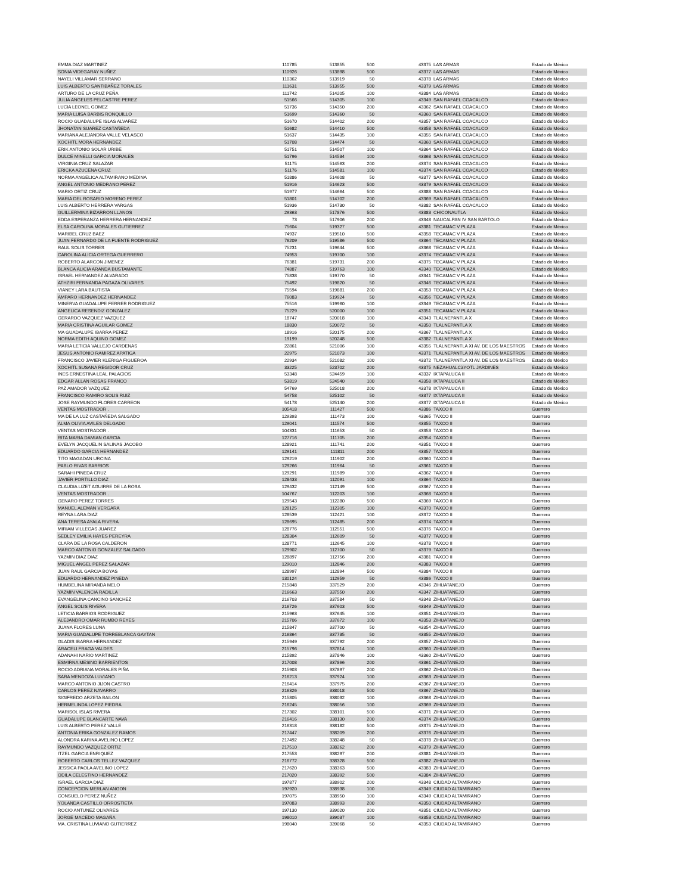| EMMA DIAZ MARTINEZ | 110785 | 513855 | 500 | 43375 | LAS ARMAS | Estado de México |
| SONIA VIDEGARAY NUÑEZ | 110926 | 513898 | 500 | 43377 | LAS ARMAS | Estado de México |
| NAYELI VILLAMAR SERRANO | 110362 | 513919 | 50 | 43378 | LAS ARMAS | Estado de México |
| LUIS ALBERTO SANTIBAÑEZ TORALES | 111631 | 513955 | 500 | 43379 | LAS ARMAS | Estado de México |
| ARTURO DE LA CRUZ PEÑA | 111742 | 514205 | 100 | 43384 | LAS ARMAS | Estado de México |
| JULIA ANGELES PELCASTRE PEREZ | 51566 | 514305 | 100 | 43349 | SAN RAFAEL COACALCO | Estado de México |
| LUCIA LEONEL GOMEZ | 51736 | 514350 | 200 | 43362 | SAN RAFAEL COACALCO | Estado de México |
| MARIA LUISA BARBIS RONQUILLO | 51699 | 514360 | 50 | 43360 | SAN RAFAEL COACALCO | Estado de México |
| ROCIO GUADALUPE ISLAS ALVAREZ | 51670 | 514402 | 200 | 43357 | SAN RAFAEL COACALCO | Estado de México |
| JHONATAN SUAREZ CASTAÑEDA | 51682 | 514410 | 500 | 43358 | SAN RAFAEL COACALCO | Estado de México |
| MARIANA ALEJANDRA VALLE VELASCO | 51637 | 514435 | 100 | 43355 | SAN RAFAEL COACALCO | Estado de México |
| XOCHITL MORA HERNANDEZ | 51708 | 514474 | 50 | 43360 | SAN RAFAEL COACALCO | Estado de México |
| ERIK ANTONIO SOLAR URIBE | 51751 | 514507 | 100 | 43364 | SAN RAFAEL COACALCO | Estado de México |
| DULCE MINELLI GARCIA MORALES | 51796 | 514534 | 100 | 43368 | SAN RAFAEL COACALCO | Estado de México |
| VIRGINIA CRUZ SALAZAR | 51175 | 514563 | 200 | 43374 | SAN RAFAEL COACALCO | Estado de México |
| ERICKA AZUCENA CRUZ | 51176 | 514581 | 100 | 43374 | SAN RAFAEL COACALCO | Estado de México |
| NORMA ANGELICA ALTAMIRANO MEDINA | 51886 | 514608 | 50 | 43377 | SAN RAFAEL COACALCO | Estado de México |
| ANGEL ANTONIO MEDRANO PEREZ | 51916 | 514623 | 500 | 43379 | SAN RAFAEL COACALCO | Estado de México |
| MARIO ORTIZ CRUZ | 51977 | 514664 | 500 | 43388 | SAN RAFAEL COACALCO | Estado de México |
| MARIA DEL ROSARIO MORENO PEREZ | 51801 | 514702 | 200 | 43369 | SAN RAFAEL COACALCO | Estado de México |
| LUIS ALBERTO HERRERA VARGAS | 51936 | 514730 | 50 | 43382 | SAN RAFAEL COACALCO | Estado de México |
| GUILLERMINA BIZARRON LLANOS | 29363 | 517876 | 500 | 43383 | CHICONAUTLA | Estado de México |
| EDDA ESPERANZA HERRERA HERNANDEZ | 73 | 517906 | 200 | 43348 | NAUCALPAN IV SAN BARTOLO | Estado de México |
| ELSA CAROLINA MORALES GUTIERREZ | 75604 | 519327 | 500 | 43381 | TECAMAC V PLAZA | Estado de México |
| MARIBEL CRUZ BAEZ | 74937 | 519510 | 500 | 43358 | TECAMAC V PLAZA | Estado de México |
| JUAN FERNARDO DE LA FUENTE RODRIGUEZ | 76209 | 519586 | 500 | 43364 | TECAMAC V PLAZA | Estado de México |
| RAUL SOLIS TORRES | 75231 | 519644 | 500 | 43368 | TECAMAC V PLAZA | Estado de México |
| CAROLINA ALICIA ORTEGA GUERRERO | 74953 | 519700 | 100 | 43374 | TECAMAC V PLAZA | Estado de México |
| ROBERTO ALARCON JIMENEZ | 76381 | 519731 | 200 | 43375 | TECAMAC V PLAZA | Estado de México |
| BLANCA ALICIA ARANDA BUSTAMANTE | 74887 | 519763 | 100 | 43340 | TECAMAC V PLAZA | Estado de México |
| ISRAEL HERNANDEZ ALVARADO | 75838 | 519770 | 50 | 43341 | TECAMAC V PLAZA | Estado de México |
| ATHZIRI FERNANDA PAGAZA OLIVARES | 75492 | 519820 | 50 | 43346 | TECAMAC V PLAZA | Estado de México |
| VIANEY LARA BAUTISTA | 75594 | 519881 | 200 | 43353 | TECAMAC V PLAZA | Estado de México |
| AMPARO HERNANDEZ HERNANDEZ | 76083 | 519924 | 50 | 43356 | TECAMAC V PLAZA | Estado de México |
| MINERVA GUADALUPE FERRER RODRIGUEZ | 75516 | 519960 | 100 | 43349 | TECAMAC V PLAZA | Estado de México |
| ANGELICA RESENDIZ GONZALEZ | 75229 | 520000 | 100 | 43351 | TECAMAC V PLAZA | Estado de México |
| GERARDO VAZQUEZ VAZQUEZ | 18747 | 520018 | 100 | 43343 | TLALNEPANTLA X | Estado de México |
| MARIA CRISTINA AGUILAR GOMEZ | 18830 | 520072 | 50 | 43350 | TLALNEPANTLA X | Estado de México |
| MA GUADALUPE IBARRA PEREZ | 18916 | 520175 | 200 | 43367 | TLALNEPANTLA X | Estado de México |
| NORMA EDITH AQUINO GOMEZ | 19199 | 520248 | 500 | 43382 | TLALNEPANTLA X | Estado de México |
| MARIA LETICIA VALLEJO CARDENAS | 22861 | 521006 | 100 | 43355 | TLALNEPANTLA XI AV. DE LOS MAESTROS | Estado de México |
| JESUS ANTONIO RAMIREZ APATIGA | 22975 | 521073 | 100 | 43371 | TLALNEPANTLA XI AV. DE LOS MAESTROS | Estado de México |
| FRANCISCO JAVIER KLERIGA FIGUEROA | 22934 | 521082 | 100 | 43372 | TLALNEPANTLA XI AV. DE LOS MAESTROS | Estado de México |
| XOCHITL SUSANA REGIDOR CRUZ | 33225 | 523702 | 200 | 43375 | NEZAHUALCàYOTL JARDINES | Estado de México |
| INES ERNESTINA LEAL PALACIOS | 53348 | 524459 | 100 | 43337 | IXTAPALUCA II | Estado de México |
| EDGAR ALLAN ROSAS FRANCO | 53819 | 524540 | 100 | 43358 | IXTAPALUCA II | Estado de México |
| PAZ AMADOR VAZQUEZ | 54769 | 525018 | 200 | 43378 | IXTAPALUCA II | Estado de México |
| FRANCISCO RAMIRO SOLIS RUIZ | 54758 | 525102 | 50 | 43377 | IXTAPALUCA II | Estado de México |
| JOSE RAYMUNDO FLORES CARREON | 54178 | 525140 | 200 | 43377 | IXTAPALUCA II | Estado de México |
| VENTAS MOSTRADOR . | 105418 | 111427 | 500 | 43386 | TAXCO II | Guerrero |
| MA DE LA LUZ CASTAÑEDA SALGADO | 129393 | 111473 | 100 | 43365 | TAXCO II | Guerrero |
| ALMA OLIVIA AVILES DELGADO | 129041 | 111574 | 500 | 43355 | TAXCO II | Guerrero |
| VENTAS MOSTRADOR . | 104331 | 111653 | 50 | 43353 | TAXCO II | Guerrero |
| RITA MARIA DAMIAN GARCIA | 127716 | 111705 | 200 | 43354 | TAXCO II | Guerrero |
| EVELYN JACQUELIN SALINAS JACOBO | 128921 | 111741 | 200 | 43351 | TAXCO II | Guerrero |
| EDUARDO GARCIA HERNANDEZ | 129141 | 111811 | 200 | 43357 | TAXCO II | Guerrero |
| TITO MAGADAN URCINA | 129219 | 111902 | 200 | 43360 | TAXCO II | Guerrero |
| PABLO RIVAS BARRIOS | 129266 | 111964 | 50 | 43361 | TAXCO II | Guerrero |
| SARAHI PINEDA CRUZ | 129291 | 111989 | 100 | 43362 | TAXCO II | Guerrero |
| JAVIER PORTILLO DIAZ | 128433 | 112091 | 100 | 43364 | TAXCO II | Guerrero |
| CLAUDIA LIZET AGUIRRE DE LA ROSA | 129432 | 112149 | 500 | 43367 | TAXCO II | Guerrero |
| VENTAS MOSTRADOR . | 104767 | 112203 | 100 | 43368 | TAXCO II | Guerrero |
| GENARO PEREZ TORRES | 129543 | 112280 | 500 | 43369 | TAXCO II | Guerrero |
| MANUEL ALEMAN VERGARA | 128125 | 112305 | 100 | 43370 | TAXCO II | Guerrero |
| REYNA LARA DIAZ | 128539 | 112421 | 100 | 43372 | TAXCO II | Guerrero |
| ANA TERESA AYALA RIVERA | 128695 | 112485 | 200 | 43374 | TAXCO II | Guerrero |
| MIRIAM VILLEGAS JUAREZ | 128776 | 112551 | 500 | 43376 | TAXCO II | Guerrero |
| SEDLEY EMILIA HAYES PEREYRA | 128304 | 112609 | 50 | 43377 | TAXCO II | Guerrero |
| CLARA DE LA ROSA CALDERON | 128771 | 112645 | 100 | 43378 | TAXCO II | Guerrero |
| MARCO ANTONIO GONZALEZ SALGADO | 129902 | 112700 | 50 | 43379 | TAXCO II | Guerrero |
| YAZMIN DIAZ DIAZ | 128897 | 112756 | 200 | 43381 | TAXCO II | Guerrero |
| MIGUEL ANGEL PEREZ SALAZAR | 129010 | 112846 | 200 | 43383 | TAXCO II | Guerrero |
| JUAN RAUL GARCIA BOYAS | 128997 | 112894 | 500 | 43384 | TAXCO II | Guerrero |
| EDUARDO HERNANDEZ PINEDA | 130124 | 112959 | 50 | 43386 | TAXCO II | Guerrero |
| HUMBELINA MIRANDA MELO | 215848 | 337529 | 200 | 43346 | ZIHUATANEJO | Guerrero |
| YAZMIN VALENCIA RADILLA | 216663 | 337550 | 200 | 43347 | ZIHUATANEJO | Guerrero |
| EVANGELINA CANCINO SANCHEZ | 216703 | 337584 | 50 | 43348 | ZIHUATANEJO | Guerrero |
| ANGEL SOLIS RIVERA | 216726 | 337603 | 500 | 43349 | ZIHUATANEJO | Guerrero |
| LETICIA BARRIOS RODRIGUEZ | 215963 | 337645 | 100 | 43351 | ZIHUATANEJO | Guerrero |
| ALEJANDRO OMAR RUMBO REYES | 215706 | 337672 | 100 | 43353 | ZIHUATANEJO | Guerrero |
| JUANA FLORES LUNA | 215847 | 337700 | 50 | 43354 | ZIHUATANEJO | Guerrero |
| MARIA GUADALUPE TORREBLANCA GAYTAN | 216864 | 337735 | 50 | 43355 | ZIHUATANEJO | Guerrero |
| GLADIS IBARRA HERNANDEZ | 215949 | 337792 | 200 | 43357 | ZIHUATANEJO | Guerrero |
| ARACELI FRAGA VALDES | 215796 | 337814 | 100 | 43360 | ZIHUATANEJO | Guerrero |
| ADANAHI NARIO MARTINEZ | 215892 | 337846 | 100 | 43360 | ZIHUATANEJO | Guerrero |
| ESMIRNA MESINO BARRIENTOS | 217008 | 337866 | 200 | 43361 | ZIHUATANEJO | Guerrero |
| ROCIO ADRIANA MORALES PIÑA | 215903 | 337897 | 200 | 43362 | ZIHUATANEJO | Guerrero |
| SARA MENDOZA LUVIANO | 216213 | 337924 | 100 | 43363 | ZIHUATANEJO | Guerrero |
| MARCO ANTONIO JIJON CASTRO | 216414 | 337975 | 200 | 43367 | ZIHUATANEJO | Guerrero |
| CARLOS PEREZ NAVARRO | 216326 | 338018 | 500 | 43367 | ZIHUATANEJO | Guerrero |
| SIGIFREDO ARZETA BAILON | 215805 | 338032 | 100 | 43368 | ZIHUATANEJO | Guerrero |
| HERMELINDA LOPEZ PIEDRA | 216245 | 338056 | 100 | 43369 | ZIHUATANEJO | Guerrero |
| MARISOL ISLAS RIVERA | 217302 | 338101 | 500 | 43371 | ZIHUATANEJO | Guerrero |
| GUADALUPE BLANCARTE NAVA | 216416 | 338130 | 200 | 43374 | ZIHUATANEJO | Guerrero |
| LUIS ALBERTO PEREZ VALLE | 216318 | 338182 | 500 | 43375 | ZIHUATANEJO | Guerrero |
| ANTONIA ERIKA GONZALEZ RAMOS | 217447 | 338209 | 200 | 43376 | ZIHUATANEJO | Guerrero |
| ALONDRA KARINA AVELINO LOPEZ | 217492 | 338248 | 50 | 43378 | ZIHUATANEJO | Guerrero |
| RAYMUNDO VAZQUEZ ORTIZ | 217510 | 338262 | 200 | 43379 | ZIHUATANEJO | Guerrero |
| ITZEL GARCIA ENRIQUEZ | 217553 | 338297 | 200 | 43381 | ZIHUATANEJO | Guerrero |
| ROBERTO CARLOS TELLEZ VAZQUEZ | 216772 | 338328 | 500 | 43382 | ZIHUATANEJO | Guerrero |
| JESSICA PAOLA AVELINO LOPEZ | 217620 | 338363 | 500 | 43383 | ZIHUATANEJO | Guerrero |
| ODILA CELESTINO HERNANDEZ | 217020 | 338392 | 500 | 43384 | ZIHUATANEJO | Guerrero |
| ISRAEL GARCIA DIAZ | 197877 | 338902 | 200 | 43348 | CIUDAD ALTAMIRANO | Guerrero |
| CONCEPCION MERLAN ANGON | 197920 | 338938 | 100 | 43349 | CIUDAD ALTAMIRANO | Guerrero |
| CONSUELO PEREZ NUÑEZ | 197075 | 338950 | 100 | 43349 | CIUDAD ALTAMIRANO | Guerrero |
| YOLANDA CASTILLO ORROSTIETA | 197083 | 338993 | 200 | 43350 | CIUDAD ALTAMIRANO | Guerrero |
| ROCIO ANTUNEZ OLIVARES | 197130 | 339020 | 200 | 43351 | CIUDAD ALTAMIRANO | Guerrero |
| JORGE MACEDO MAGAÑA | 198010 | 339037 | 100 | 43353 | CIUDAD ALTAMIRANO | Guerrero |
| MA. CRISTINA LUVIANO GUTIERREZ | 198040 | 339068 | 50 | 43353 | CIUDAD ALTAMIRANO | Guerrero |